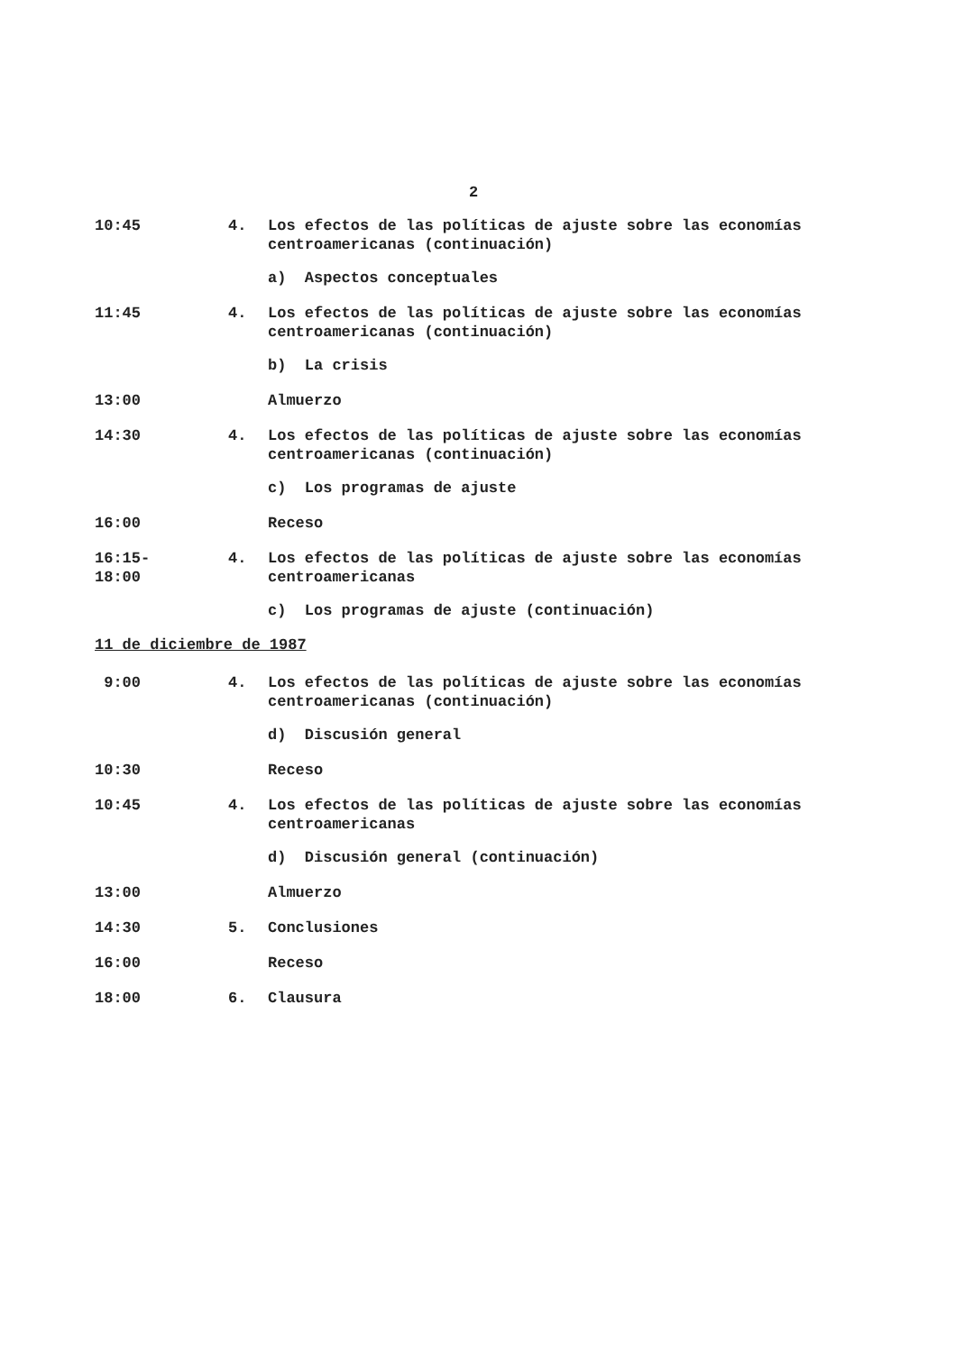2
10:45 4. Los efectos de las políticas de ajuste sobre las economías centroamericanas (continuación)
a) Aspectos conceptuales
11:45 4. Los efectos de las políticas de ajuste sobre las economías centroamericanas (continuación)
b) La crisis
13:00 Almuerzo
14:30 4. Los efectos de las políticas de ajuste sobre las economías centroamericanas (continuación)
c) Los programas de ajuste
16:00 Receso
16:15-
18:00
4. Los efectos de las políticas de ajuste sobre las economías centroamericanas
c) Los programas de ajuste (continuación)
11 de diciembre de 1987
9:00 4. Los efectos de las políticas de ajuste sobre las economías centroamericanas (continuación)
d) Discusión general
10:30 Receso
10:45 4. Los efectos de las políticas de ajuste sobre las economías centroamericanas
d) Discusión general (continuación)
13:00 Almuerzo
14:30 5. Conclusiones
16:00 Receso
18:00 6. Clausura